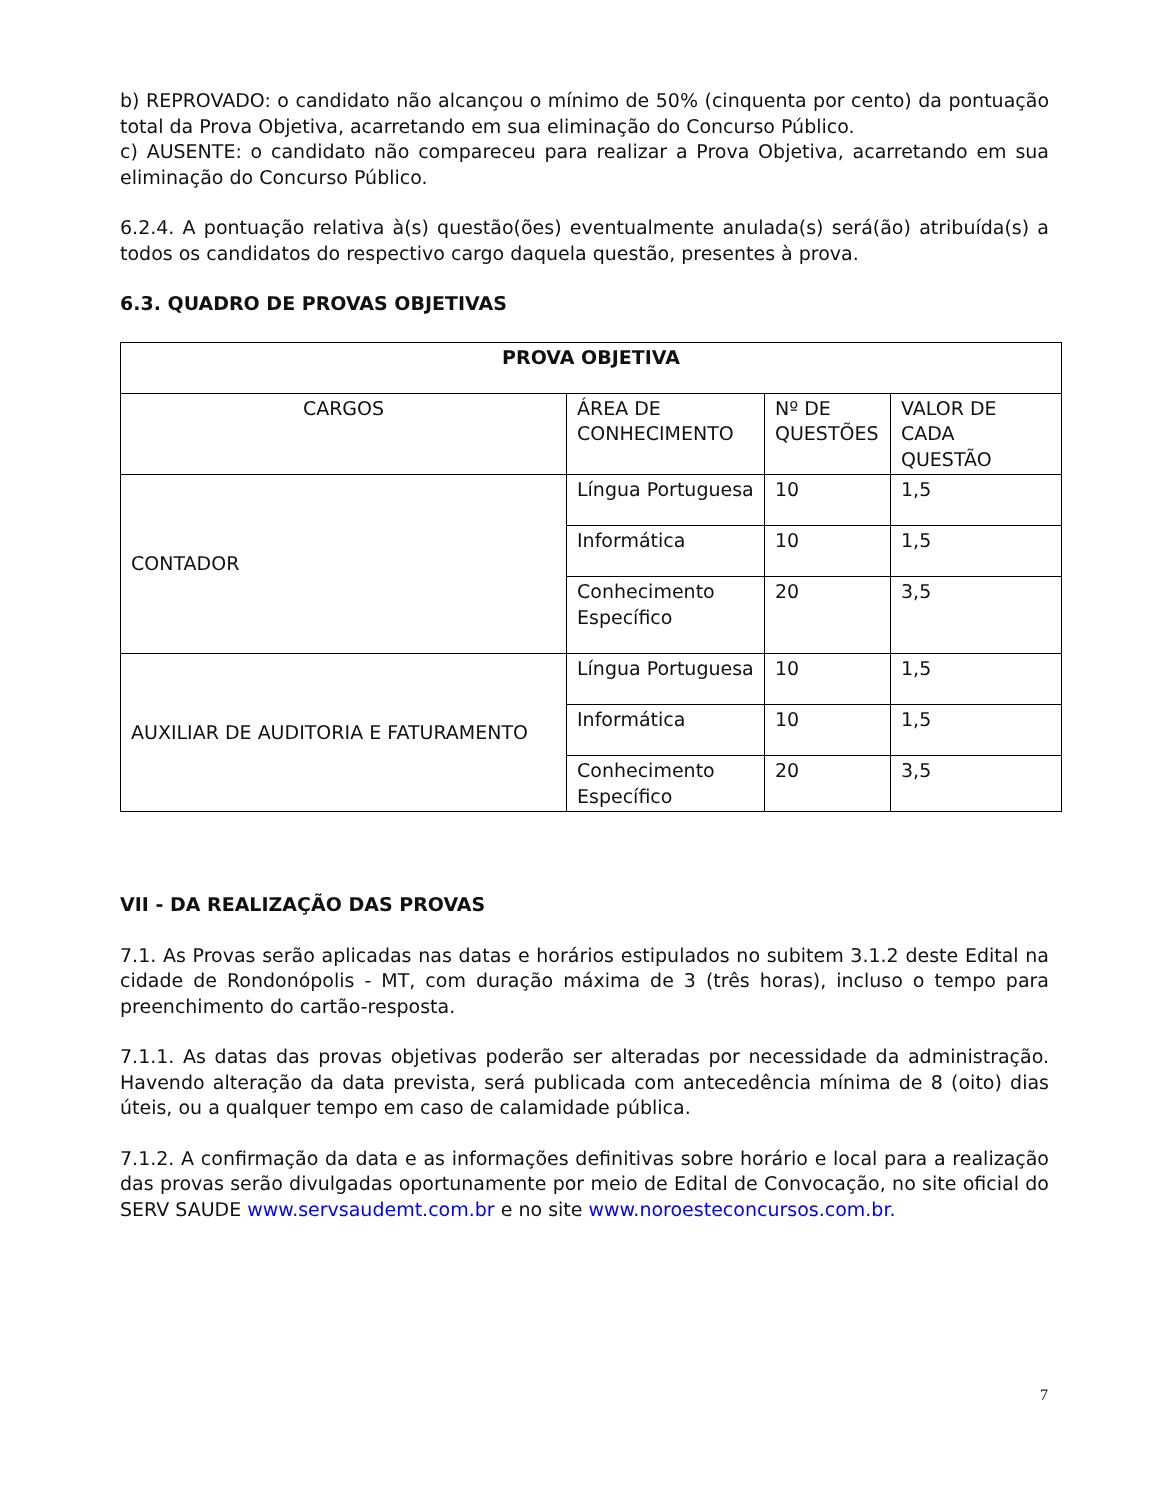b) REPROVADO: o candidato não alcançou o mínimo de 50% (cinquenta por cento) da pontuação total da Prova Objetiva, acarretando em sua eliminação do Concurso Público.
c) AUSENTE: o candidato não compareceu para realizar a Prova Objetiva, acarretando em sua eliminação do Concurso Público.
6.2.4. A pontuação relativa à(s) questão(ões) eventualmente anulada(s) será(ão) atribuída(s) a todos os candidatos do respectivo cargo daquela questão, presentes à prova.
6.3. QUADRO DE PROVAS OBJETIVAS
| PROVA OBJETIVA | | | |
| --- | --- | --- | --- |
| CARGOS | ÁREA DE CONHECIMENTO | Nº DE QUESTÕES | VALOR DE CADA QUESTÃO |
| CONTADOR | Língua Portuguesa | 10 | 1,5 |
| | Informática | 10 | 1,5 |
| | Conhecimento Específico | 20 | 3,5 |
| AUXILIAR DE AUDITORIA E FATURAMENTO | Língua Portuguesa | 10 | 1,5 |
| | Informática | 10 | 1,5 |
| | Conhecimento Específico | 20 | 3,5 |
VII - DA REALIZAÇÃO DAS PROVAS
7.1. As Provas serão aplicadas nas datas e horários estipulados no subitem 3.1.2 deste Edital na cidade de Rondonópolis - MT, com duração máxima de 3 (três horas), incluso o tempo para preenchimento do cartão-resposta.
7.1.1. As datas das provas objetivas poderão ser alteradas por necessidade da administração. Havendo alteração da data prevista, será publicada com antecedência mínima de 8 (oito) dias úteis, ou a qualquer tempo em caso de calamidade pública.
7.1.2. A confirmação da data e as informações definitivas sobre horário e local para a realização das provas serão divulgadas oportunamente por meio de Edital de Convocação, no site oficial do SERV SAUDE www.servsaudemt.com.br e no site www.noroesteconcursos.com.br.
7